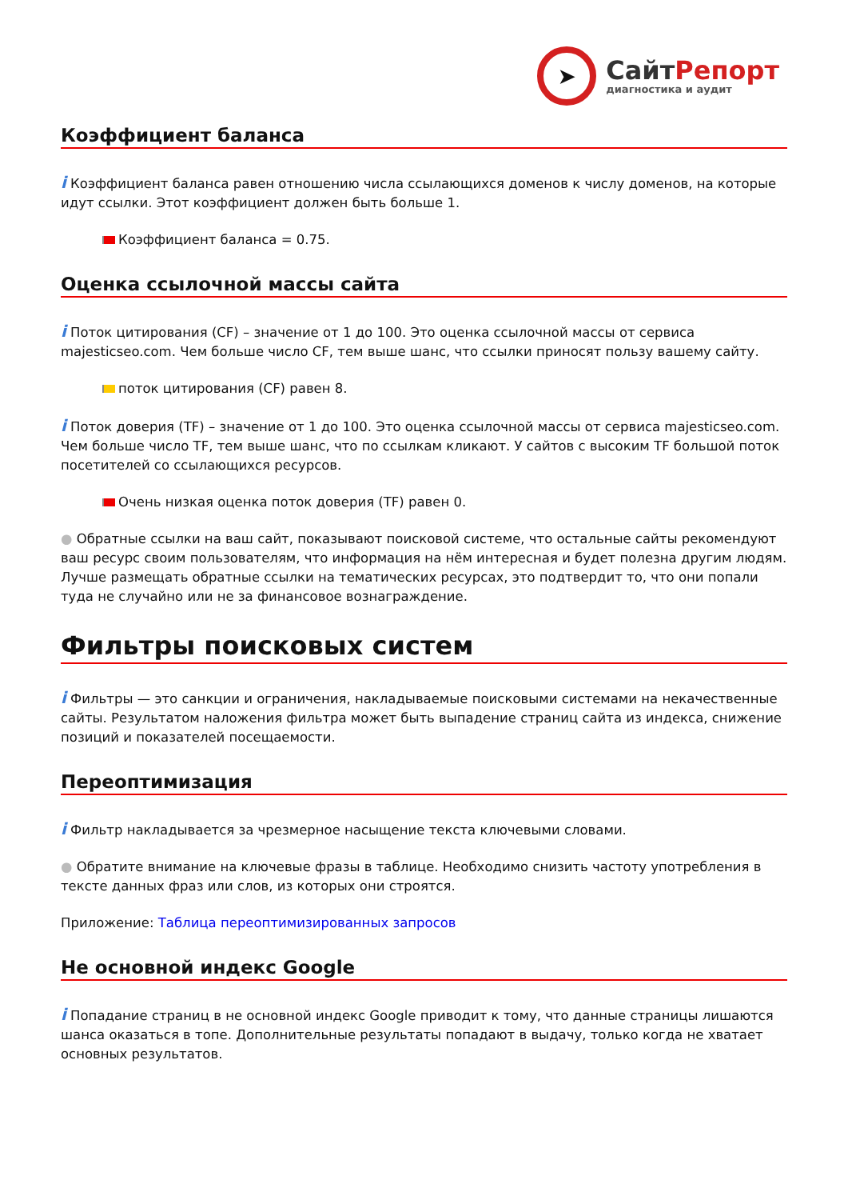➤
СайтРепорт
диагностика и аудит
Коэффициент баланса
i Коэффициент баланса равен отношению числа ссылающихся доменов к числу доменов, на которые идут ссылки. Этот коэффициент должен быть больше 1.
Коэффициент баланса = 0.75.
Оценка ссылочной массы сайта
i Поток цитирования (CF) – значение от 1 до 100. Это оценка ссылочной массы от сервиса majesticseo.com. Чем больше число CF, тем выше шанс, что ссылки приносят пользу вашему сайту.
поток цитирования (CF) равен 8.
i Поток доверия (TF) – значение от 1 до 100. Это оценка ссылочной массы от сервиса majesticseo.com. Чем больше число TF, тем выше шанс, что по ссылкам кликают. У сайтов с высоким TF большой поток посетителей со ссылающихся ресурсов.
Очень низкая оценка поток доверия (TF) равен 0.
● Обратные ссылки на ваш сайт, показывают поисковой системе, что остальные сайты рекомендуют ваш ресурс своим пользователям, что информация на нём интересная и будет полезна другим людям.
Лучше размещать обратные ссылки на тематических ресурсах, это подтвердит то, что они попали туда не случайно или не за финансовое вознаграждение.
Фильтры поисковых систем
i Фильтры — это санкции и ограничения, накладываемые поисковыми системами на некачественные сайты. Результатом наложения фильтра может быть выпадение страниц сайта из индекса, снижение позиций и показателей посещаемости.
Переоптимизация
i Фильтр накладывается за чрезмерное насыщение текста ключевыми словами.
● Обратите внимание на ключевые фразы в таблице. Необходимо снизить частоту употребления в тексте данных фраз или слов, из которых они строятся.
Приложение: Таблица переоптимизированных запросов
Не основной индекс Google
i Попадание страниц в не основной индекс Google приводит к тому, что данные страницы лишаются шанса оказаться в топе. Дополнительные результаты попадают в выдачу, только когда не хватает основных результатов.